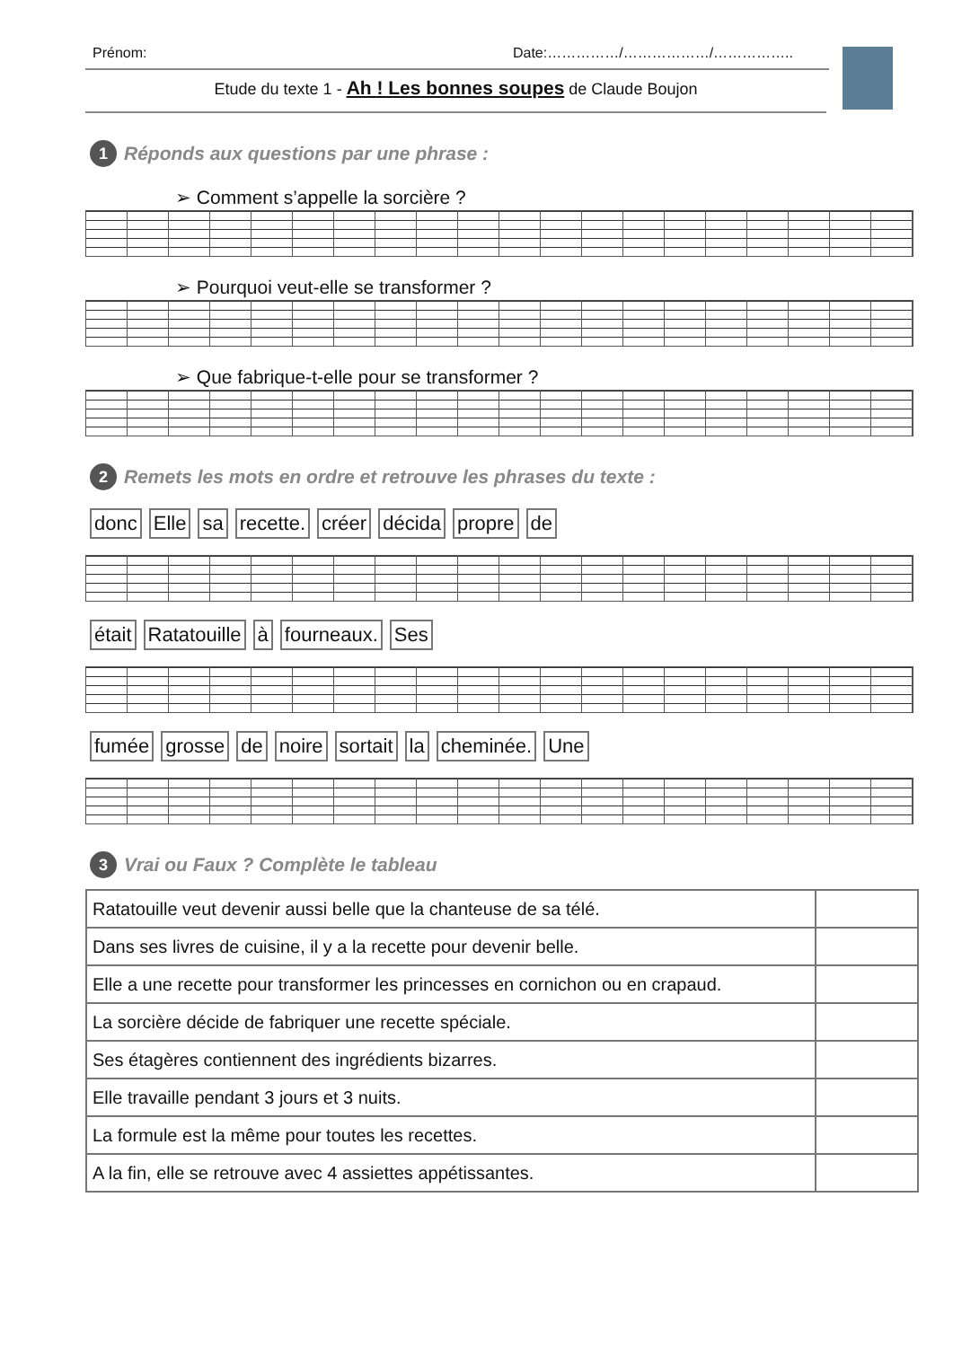Prénom: Date:……………/………………/……………..
Etude du texte 1 - Ah ! Les bonnes soupes de Claude Boujon
1 Réponds aux questions par une phrase :
➢ Comment s’appelle la sorcière ?
➢ Pourquoi veut-elle se transformer ?
➢ Que fabrique-t-elle pour se transformer ?
2 Remets les mots en ordre et retrouve les phrases du texte :
donc Elle sa recette. créer décida propre de
était Ratatouille à fourneaux. Ses
fumée grosse de noire sortait la cheminée. Une
3 Vrai ou Faux ? Complète le tableau
| Ratatouille veut devenir aussi belle que la chanteuse de sa télé. | |
| Dans ses livres de cuisine, il y a la recette pour devenir belle. | |
| Elle a une recette pour transformer les princesses en cornichon ou en crapaud. | |
| La sorcière décide de fabriquer une recette spéciale. | |
| Ses étagères contiennent des ingrédients bizarres. | |
| Elle travaille pendant 3 jours et 3 nuits. | |
| La formule est la même pour toutes les recettes. | |
| A la fin, elle se retrouve avec 4 assiettes appétissantes. | |